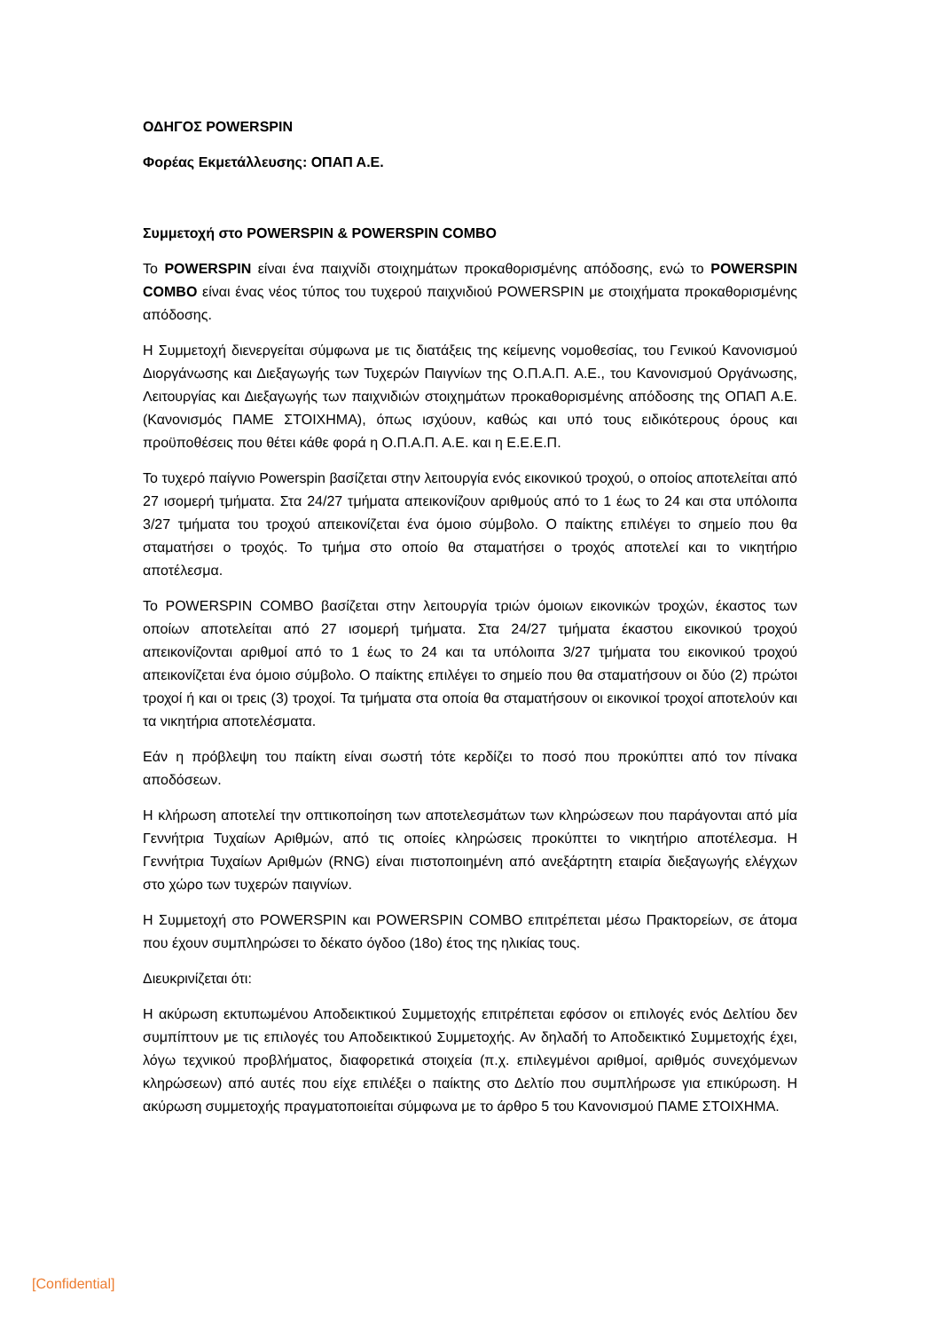ΟΔΗΓΟΣ POWERSPIN
Φορέας Εκμετάλλευσης: ΟΠΑΠ Α.Ε.
Συμμετοχή στο POWERSPIN & POWERSPIN COMBO
Το POWERSPIN είναι ένα παιχνίδι στοιχημάτων προκαθορισμένης απόδοσης, ενώ το POWERSPIN COMBO είναι ένας νέος τύπος του τυχερού παιχνιδιού POWERSPIN με στοιχήματα προκαθορισμένης απόδοσης.
Η Συμμετοχή διενεργείται σύμφωνα με τις διατάξεις της κείμενης νομοθεσίας, του Γενικού Κανονισμού Διοργάνωσης και Διεξαγωγής των Τυχερών Παιγνίων της Ο.Π.Α.Π. Α.Ε., του Κανονισμού Οργάνωσης, Λειτουργίας και Διεξαγωγής των παιχνιδιών στοιχημάτων προκαθορισμένης απόδοσης της ΟΠΑΠ Α.Ε. (Κανονισμός ΠΑΜΕ ΣΤΟΙΧΗΜΑ), όπως ισχύουν, καθώς και υπό τους ειδικότερους όρους και προϋποθέσεις που θέτει κάθε φορά η Ο.Π.Α.Π. Α.Ε. και η Ε.Ε.Ε.Π.
Το τυχερό παίγνιο Powerspin βασίζεται στην λειτουργία ενός εικονικού τροχού, ο οποίος αποτελείται από 27 ισομερή τμήματα. Στα 24/27 τμήματα απεικονίζουν αριθμούς από το 1 έως το 24 και στα υπόλοιπα 3/27 τμήματα του τροχού απεικονίζεται ένα όμοιο σύμβολο. Ο παίκτης επιλέγει το σημείο που θα σταματήσει ο τροχός. Το τμήμα στο οποίο θα σταματήσει ο τροχός αποτελεί και το νικητήριο αποτέλεσμα.
Το POWERSPIN COMBO βασίζεται στην λειτουργία τριών όμοιων εικονικών τροχών, έκαστος των οποίων αποτελείται από 27 ισομερή τμήματα. Στα 24/27 τμήματα έκαστου εικονικού τροχού απεικονίζονται αριθμοί από το 1 έως το 24 και τα υπόλοιπα 3/27 τμήματα του εικονικού τροχού απεικονίζεται ένα όμοιο σύμβολο. Ο παίκτης επιλέγει το σημείο που θα σταματήσουν οι δύο (2) πρώτοι τροχοί ή και οι τρεις (3) τροχοί. Τα τμήματα στα οποία θα σταματήσουν οι εικονικοί τροχοί αποτελούν και τα νικητήρια αποτελέσματα.
Εάν η πρόβλεψη του παίκτη είναι σωστή τότε κερδίζει το ποσό που προκύπτει από τον πίνακα αποδόσεων.
Η κλήρωση αποτελεί την οπτικοποίηση των αποτελεσμάτων των κληρώσεων που παράγονται από μία Γεννήτρια Τυχαίων Αριθμών, από τις οποίες κληρώσεις προκύπτει το νικητήριο αποτέλεσμα. Η Γεννήτρια Τυχαίων Αριθμών (RNG) είναι πιστοποιημένη από ανεξάρτητη εταιρία διεξαγωγής ελέγχων στο χώρο των τυχερών παιγνίων.
Η Συμμετοχή στο POWERSPIN και POWERSPIN COMBO επιτρέπεται μέσω Πρακτορείων, σε άτομα που έχουν συμπληρώσει το δέκατο όγδοο (18ο) έτος της ηλικίας τους.
Διευκρινίζεται ότι:
Η ακύρωση εκτυπωμένου Αποδεικτικού Συμμετοχής επιτρέπεται εφόσον οι επιλογές ενός Δελτίου δεν συμπίπτουν με τις επιλογές του Αποδεικτικού Συμμετοχής. Αν δηλαδή το Αποδεικτικό Συμμετοχής έχει, λόγω τεχνικού προβλήματος, διαφορετικά στοιχεία (π.χ. επιλεγμένοι αριθμοί, αριθμός συνεχόμενων κληρώσεων) από αυτές που είχε επιλέξει ο παίκτης στο Δελτίο που συμπλήρωσε για επικύρωση. Η ακύρωση συμμετοχής πραγματοποιείται σύμφωνα με το άρθρο 5 του Κανονισμού ΠΑΜΕ ΣΤΟΙΧΗΜΑ.
[Confidential]